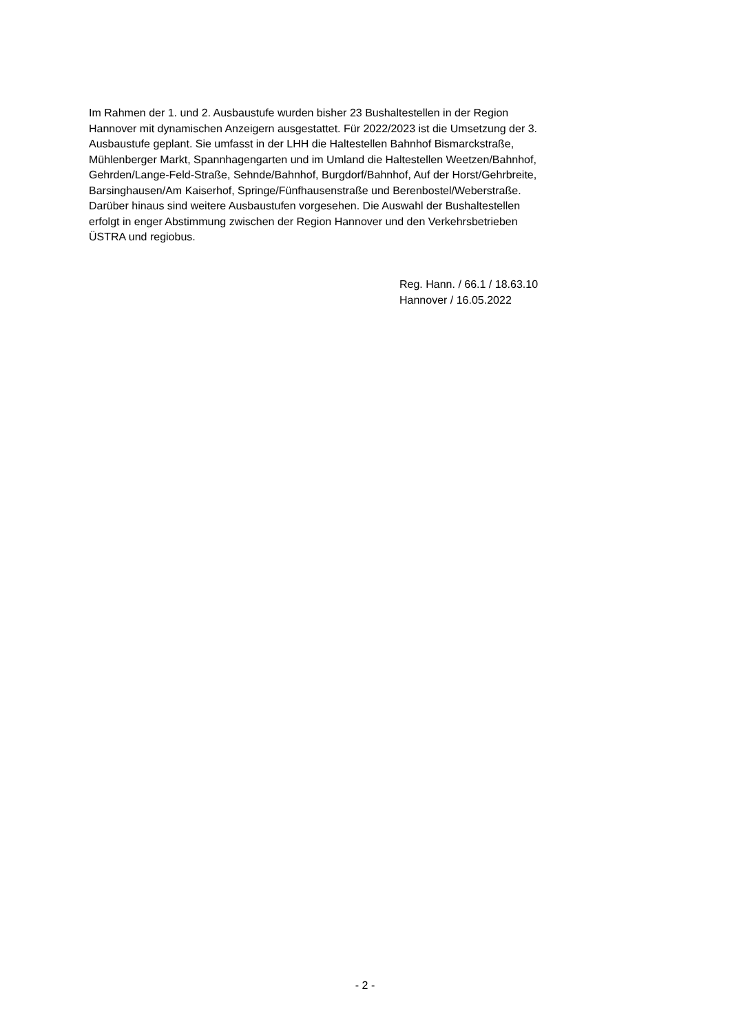Im Rahmen der 1. und 2. Ausbaustufe wurden bisher 23 Bushaltestellen in der Region
Hannover mit dynamischen Anzeigern ausgestattet. Für 2022/2023 ist die Umsetzung der 3.
Ausbaustufe geplant. Sie umfasst in der LHH die Haltestellen Bahnhof Bismarckstraße,
Mühlenberger Markt, Spannhagengarten und im Umland die Haltestellen Weetzen/Bahnhof,
Gehrden/Lange-Feld-Straße, Sehnde/Bahnhof, Burgdorf/Bahnhof, Auf der Horst/Gehrbreite,
Barsinghausen/Am Kaiserhof, Springe/Fünfhausenstraße und Berenbostel/Weberstraße.
Darüber hinaus sind weitere Ausbaustufen vorgesehen. Die Auswahl der Bushaltestellen
erfolgt in enger Abstimmung zwischen der Region Hannover und den Verkehrsbetrieben
ÜSTRA und regiobus.
Reg. Hann. / 66.1 / 18.63.10
Hannover / 16.05.2022
- 2 -